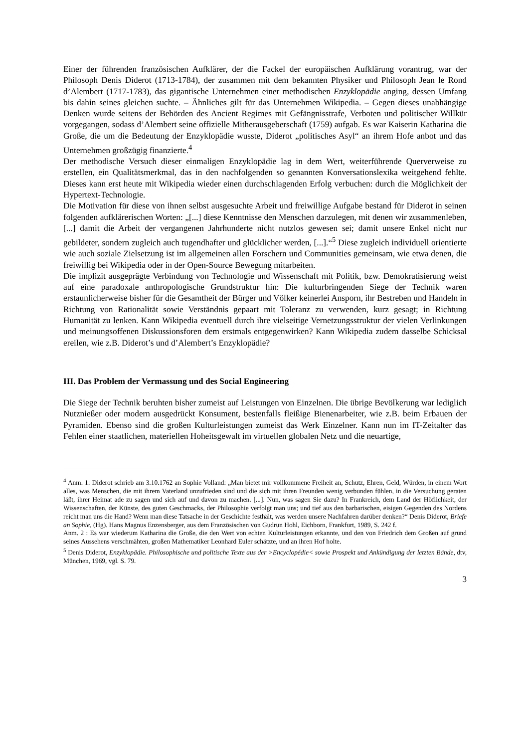Einer der führenden französischen Aufklärer, der die Fackel der europäischen Aufklärung vorantrug, war der Philosoph Denis Diderot (1713-1784), der zusammen mit dem bekannten Physiker und Philosoph Jean le Rond d’Alembert (1717-1783), das gigantische Unternehmen einer methodischen Enzyklopädie anging, dessen Umfang bis dahin seines gleichen suchte. – Ähnliches gilt für das Unternehmen Wikipedia. – Gegen dieses unabhängige Denken wurde seitens der Behörden des Ancient Regimes mit Gefängnisstrafe, Verboten und politischer Willkür vorgegangen, sodass d’Alembert seine offizielle Mitherausgeberschaft (1759) aufgab. Es war Kaiserin Katharina die Große, die um die Bedeutung der Enzyklopädie wusste, Diderot „politisches Asyl“ an ihrem Hofe anbot und das Unternehmen großzügig finanzierte.<sup>4</sup>
Der methodische Versuch dieser einmaligen Enzyklopädie lag in dem Wert, weiterführende Querverweise zu erstellen, ein Qualitätsmerkmal, das in den nachfolgenden so genannten Konversationslexika weitgehend fehlte. Dieses kann erst heute mit Wikipedia wieder einen durchschlagenden Erfolg verbuchen: durch die Möglichkeit der Hypertext-Technologie.
Die Motivation für diese von ihnen selbst ausgesuchte Arbeit und freiwillige Aufgabe bestand für Diderot in seinen folgenden aufklärerischen Worten: „[...] diese Kenntnisse den Menschen darzulegen, mit denen wir zusammenleben, [...] damit die Arbeit der vergangenen Jahrhunderte nicht nutzlos gewesen sei; damit unsere Enkel nicht nur gebildeter, sondern zugleich auch tugendhafter und glücklicher werden, [...].“<sup>5</sup> Diese zugleich individuell orientierte wie auch soziale Zielsetzung ist im allgemeinen allen Forschern und Communities gemeinsam, wie etwa denen, die freiwillig bei Wikipedia oder in der Open-Source Bewegung mitarbeiten.
Die implizit ausgeprägte Verbindung von Technologie und Wissenschaft mit Politik, bzw. Demokratisierung weist auf eine paradoxale anthropologische Grundstruktur hin: Die kulturbringenden Siege der Technik waren erstaunlicherweise bisher für die Gesamtheit der Bürger und Völker keinerlei Ansporn, ihr Bestreben und Handeln in Richtung von Rationalität sowie Verständnis gepaart mit Toleranz zu verwenden, kurz gesagt; in Richtung Humanität zu lenken. Kann Wikipedia eventuell durch ihre vielseitige Vernetzungsstruktur der vielen Verlinkungen und meinungsoffenen Diskussionsforen dem erstmals entgegenwirken? Kann Wikipedia zudem dasselbe Schicksal ereilen, wie z.B. Diderot’s und d’Alembert’s Enzyklopädie?
III. Das Problem der Vermassung und des Social Engineering
Die Siege der Technik beruhten bisher zumeist auf Leistungen von Einzelnen. Die übrige Bevölkerung war lediglich Nutznießer oder modern ausgedrückt Konsument, bestenfalls fleißige Bienenarbeiter, wie z.B. beim Erbauen der Pyramiden. Ebenso sind die großen Kulturleistungen zumeist das Werk Einzelner. Kann nun im IT-Zeitalter das Fehlen einer staatlichen, materiellen Hoheitsgewalt im virtuellen globalen Netz und die neuartige,
<sup>4</sup> Anm. 1: Diderot schrieb am 3.10.1762 an Sophie Volland: „Man bietet mir vollkommene Freiheit an, Schutz, Ehren, Geld, Würden, in einem Wort alles, was Menschen, die mit ihrem Vaterland unzufrieden sind und die sich mit ihren Freunden wenig verbunden fühlen, in die Versuchung geraten läßt, ihrer Heimat ade zu sagen und sich auf und davon zu machen. [...]. Nun, was sagen Sie dazu? In Frankreich, dem Land der Höflichkeit, der Wissenschaften, der Künste, des guten Geschmacks, der Philosophie verfolgt man uns; und tief aus den barbarischen, eisigen Gegenden des Nordens reicht man uns die Hand? Wenn man diese Tatsache in der Geschichte festhält, was werden unsere Nachfahren darüber denken?“ Denis Diderot, Briefe an Sophie, (Hg). Hans Magnus Enzensberger, aus dem Französischen von Gudrun Hohl, Eichborn, Frankfurt, 1989, S. 242 f.
Anm. 2 : Es war wiederum Katharina die Große, die den Wert von echten Kulturleistungen erkannte, und den von Friedrich dem Großen auf grund seines Aussehens verschmähten, großen Mathematiker Leonhard Euler schätzte, und an ihren Hof holte.
<sup>5</sup> Denis Diderot, Enzyklopädie. Philosophische und politische Texte aus der >Encyclopédie< sowie Prospekt und Ankündigung der letzten Bände, dtv, München, 1969, vgl. S. 79.
3